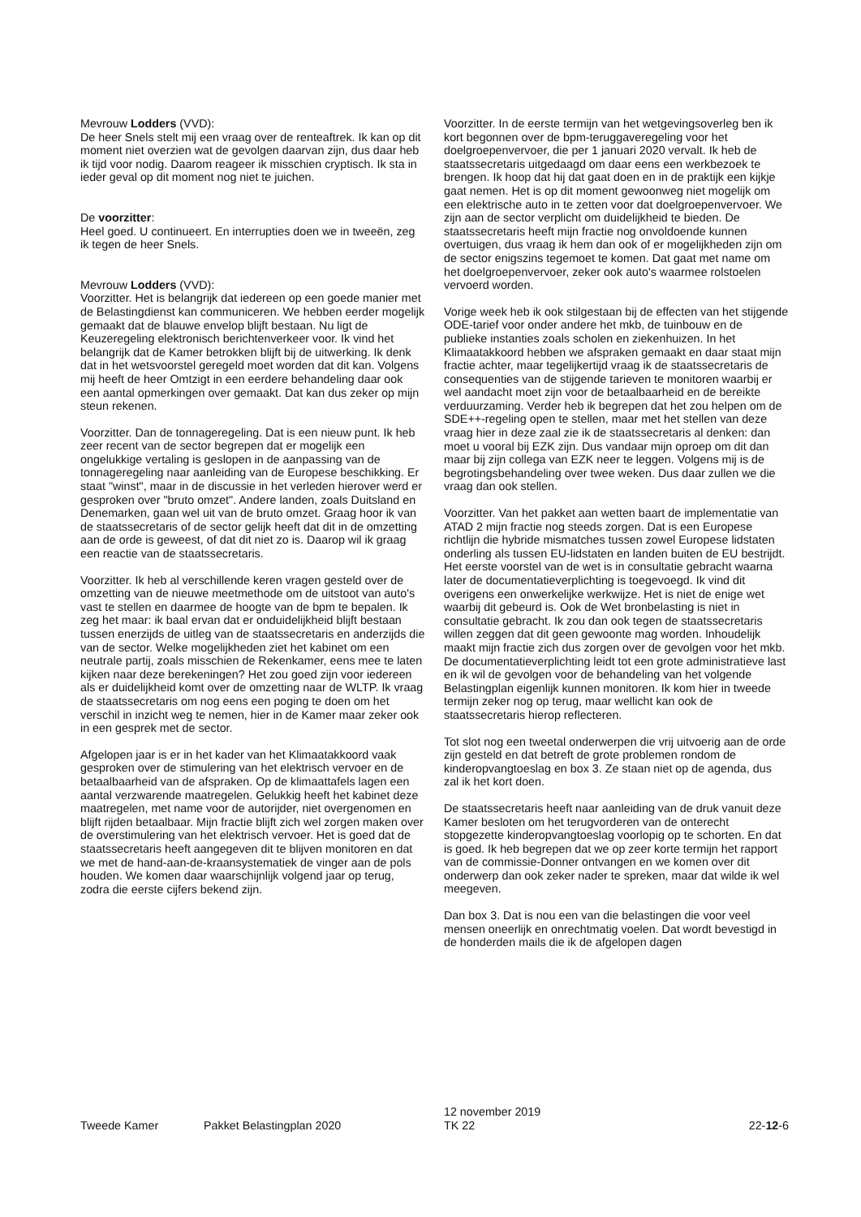Mevrouw Lodders (VVD):
De heer Snels stelt mij een vraag over de renteaftrek. Ik kan op dit moment niet overzien wat de gevolgen daarvan zijn, dus daar heb ik tijd voor nodig. Daarom reageer ik misschien cryptisch. Ik sta in ieder geval op dit moment nog niet te juichen.
De voorzitter:
Heel goed. U continueert. En interrupties doen we in tweeën, zeg ik tegen de heer Snels.
Mevrouw Lodders (VVD):
Voorzitter. Het is belangrijk dat iedereen op een goede manier met de Belastingdienst kan communiceren. We hebben eerder mogelijk gemaakt dat de blauwe envelop blijft bestaan. Nu ligt de Keuzeregeling elektronisch berichtenverkeer voor. Ik vind het belangrijk dat de Kamer betrokken blijft bij de uitwerking. Ik denk dat in het wetsvoorstel geregeld moet worden dat dit kan. Volgens mij heeft de heer Omtzigt in een eerdere behandeling daar ook een aantal opmerkingen over gemaakt. Dat kan dus zeker op mijn steun rekenen.
Voorzitter. Dan de tonnageregeling. Dat is een nieuw punt. Ik heb zeer recent van de sector begrepen dat er mogelijk een ongelukkige vertaling is geslopen in de aanpassing van de tonnageregeling naar aanleiding van de Europese beschikking. Er staat "winst", maar in de discussie in het verleden hierover werd er gesproken over "bruto omzet". Andere landen, zoals Duitsland en Denemarken, gaan wel uit van de bruto omzet. Graag hoor ik van de staatssecretaris of de sector gelijk heeft dat dit in de omzetting aan de orde is geweest, of dat dit niet zo is. Daarop wil ik graag een reactie van de staatssecretaris.
Voorzitter. Ik heb al verschillende keren vragen gesteld over de omzetting van de nieuwe meetmethode om de uitstoot van auto's vast te stellen en daarmee de hoogte van de bpm te bepalen. Ik zeg het maar: ik baal ervan dat er onduidelijkheid blijft bestaan tussen enerzijds de uitleg van de staatssecretaris en anderzijds die van de sector. Welke mogelijkheden ziet het kabinet om een neutrale partij, zoals misschien de Rekenkamer, eens mee te laten kijken naar deze berekeningen? Het zou goed zijn voor iedereen als er duidelijkheid komt over de omzetting naar de WLTP. Ik vraag de staatssecretaris om nog eens een poging te doen om het verschil in inzicht weg te nemen, hier in de Kamer maar zeker ook in een gesprek met de sector.
Afgelopen jaar is er in het kader van het Klimaatakkoord vaak gesproken over de stimulering van het elektrisch vervoer en de betaalbaarheid van de afspraken. Op de klimaattafels lagen een aantal verzwarende maatregelen. Gelukkig heeft het kabinet deze maatregelen, met name voor de autorijder, niet overgenomen en blijft rijden betaalbaar. Mijn fractie blijft zich wel zorgen maken over de overstimulering van het elektrisch vervoer. Het is goed dat de staatssecretaris heeft aangegeven dit te blijven monitoren en dat we met de hand-aan-de-kraansystematiek de vinger aan de pols houden. We komen daar waarschijnlijk volgend jaar op terug, zodra die eerste cijfers bekend zijn.
Voorzitter. In de eerste termijn van het wetgevingsoverleg ben ik kort begonnen over de bpm-teruggaveregeling voor het doelgroepenvervoer, die per 1 januari 2020 vervalt. Ik heb de staatssecretaris uitgedaagd om daar eens een werkbezoek te brengen. Ik hoop dat hij dat gaat doen en in de praktijk een kijkje gaat nemen. Het is op dit moment gewoonweg niet mogelijk om een elektrische auto in te zetten voor dat doelgroepenvervoer. We zijn aan de sector verplicht om duidelijkheid te bieden. De staatssecretaris heeft mijn fractie nog onvoldoende kunnen overtuigen, dus vraag ik hem dan ook of er mogelijkheden zijn om de sector enigszins tegemoet te komen. Dat gaat met name om het doelgroepenvervoer, zeker ook auto's waarmee rolstoelen vervoerd worden.
Vorige week heb ik ook stilgestaan bij de effecten van het stijgende ODE-tarief voor onder andere het mkb, de tuinbouw en de publieke instanties zoals scholen en ziekenhuizen. In het Klimaatakkoord hebben we afspraken gemaakt en daar staat mijn fractie achter, maar tegelijkertijd vraag ik de staatssecretaris de consequenties van de stijgende tarieven te monitoren waarbij er wel aandacht moet zijn voor de betaalbaarheid en de bereikte verduurzaming. Verder heb ik begrepen dat het zou helpen om de SDE++-regeling open te stellen, maar met het stellen van deze vraag hier in deze zaal zie ik de staatssecretaris al denken: dan moet u vooral bij EZK zijn. Dus vandaar mijn oproep om dit dan maar bij zijn collega van EZK neer te leggen. Volgens mij is de begrotingsbehandeling over twee weken. Dus daar zullen we die vraag dan ook stellen.
Voorzitter. Van het pakket aan wetten baart de implementatie van ATAD 2 mijn fractie nog steeds zorgen. Dat is een Europese richtlijn die hybride mismatches tussen zowel Europese lidstaten onderling als tussen EU-lidstaten en landen buiten de EU bestrijdt. Het eerste voorstel van de wet is in consultatie gebracht waarna later de documentatieverplichting is toegevoegd. Ik vind dit overigens een onwerkelijke werkwijze. Het is niet de enige wet waarbij dit gebeurd is. Ook de Wet bronbelasting is niet in consultatie gebracht. Ik zou dan ook tegen de staatssecretaris willen zeggen dat dit geen gewoonte mag worden. Inhoudelijk maakt mijn fractie zich dus zorgen over de gevolgen voor het mkb. De documentatieverplichting leidt tot een grote administratieve last en ik wil de gevolgen voor de behandeling van het volgende Belastingplan eigenlijk kunnen monitoren. Ik kom hier in tweede termijn zeker nog op terug, maar wellicht kan ook de staatssecretaris hierop reflecteren.
Tot slot nog een tweetal onderwerpen die vrij uitvoerig aan de orde zijn gesteld en dat betreft de grote problemen rondom de kinderopvangtoeslag en box 3. Ze staan niet op de agenda, dus zal ik het kort doen.
De staatssecretaris heeft naar aanleiding van de druk vanuit deze Kamer besloten om het terugvorderen van de onterecht stopgezette kinderopvangtoeslag voorlopig op te schorten. En dat is goed. Ik heb begrepen dat we op zeer korte termijn het rapport van de commissie-Donner ontvangen en we komen over dit onderwerp dan ook zeker nader te spreken, maar dat wilde ik wel meegeven.
Dan box 3. Dat is nou een van die belastingen die voor veel mensen oneerlijk en onrechtmatig voelen. Dat wordt bevestigd in de honderden mails die ik de afgelopen dagen
Tweede Kamer
Pakket Belastingplan 2020
12 november 2019
TK 22
22-12-6